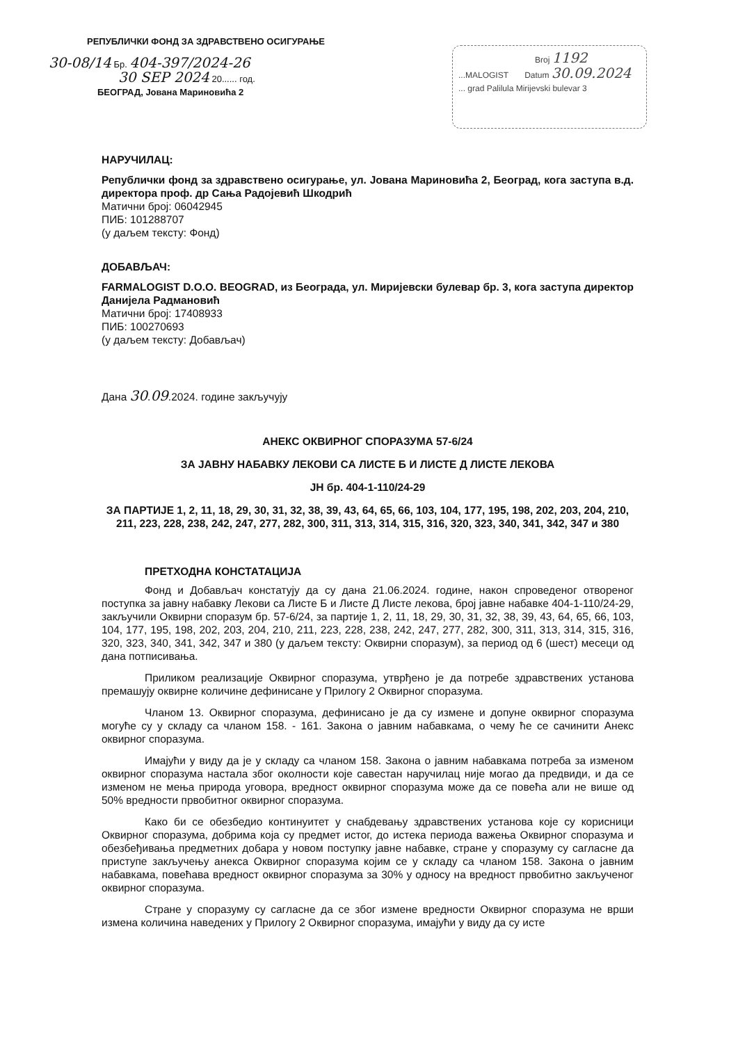РЕПУБЛИЧКИ ФОНД ЗА ЗДРАВСТВЕНО ОСИГУРАЊЕ
30-08/14 Бр. 404-397/2024-26
30 SEP 2024 20...... год.
БЕОГРАД, Јована Мариновића 2
Broj 1192
...MALOGIST Datum 30.09.2024
... grad Palilula Mirijevski bulevar 3
НАРУЧИЛАЦ:
Републички фонд за здравствено осигурање, ул. Јована Мариновића 2, Београд, кога заступа в.д. директора проф. др Сања Радојевић Шкодрић
Матични број: 06042945
ПИБ: 101288707
(у даљем тексту: Фонд)
ДОБАВЉАЧ:
FARMALOGIST D.O.O. BEOGRAD, из Београда, ул. Миријевски булевар бр. 3, кога заступа директор Данијела Радмановић
Матични број: 17408933
ПИБ: 100270693
(у даљем тексту: Добављач)
Дана 30.09.2024. године закључују
АНЕКС ОКВИРНОГ СПОРАЗУМА 57-6/24
ЗА ЈАВНУ НАБАВКУ ЛЕКОВИ СА ЛИСТЕ Б И ЛИСТЕ Д ЛИСТЕ ЛЕКОВА
ЈН бр. 404-1-110/24-29
ЗА ПАРТИЈЕ 1, 2, 11, 18, 29, 30, 31, 32, 38, 39, 43, 64, 65, 66, 103, 104, 177, 195, 198, 202, 203, 204, 210, 211, 223, 228, 238, 242, 247, 277, 282, 300, 311, 313, 314, 315, 316, 320, 323, 340, 341, 342, 347 и 380
ПРЕТХОДНА КОНСТАТАЦИЈА
Фонд и Добављач констатују да су дана 21.06.2024. године, након спроведеног отвореног поступка за јавну набавку Лекови са Листе Б и Листе Д Листе лекова, број јавне набавке 404-1-110/24-29, закључили Оквирни споразум бр. 57-6/24, за партије 1, 2, 11, 18, 29, 30, 31, 32, 38, 39, 43, 64, 65, 66, 103, 104, 177, 195, 198, 202, 203, 204, 210, 211, 223, 228, 238, 242, 247, 277, 282, 300, 311, 313, 314, 315, 316, 320, 323, 340, 341, 342, 347 и 380 (у даљем тексту: Оквирни споразум), за период од 6 (шест) месеци од дана потписивања.
Приликом реализације Оквирног споразума, утврђено је да потребе здравствених установа премашују оквирне количине дефинисане у Прилогу 2 Оквирног споразума.
Чланом 13. Оквирног споразума, дефинисано је да су измене и допуне оквирног споразума могуће су у складу са чланом 158. - 161. Закона о јавним набавкама, о чему ће се сачинити Анекс оквирног споразума.
Имајући у виду да је у складу са чланом 158. Закона о јавним набавкама потреба за изменом оквирног споразума настала због околности које савестан наручилац није могао да предвиди, и да се изменом не мења природа уговора, вредност оквирног споразума може да се повећа али не више од 50% вредности првобитног оквирног споразума.
Како би се обезбедио континуитет у снабдевању здравствених установа које су корисници Оквирног споразума, добрима која су предмет истог, до истека периода важења Оквирног споразума и обезбеђивања предметних добара у новом поступку јавне набавке, стране у споразуму су сагласне да приступе закључењу анекса Оквирног споразума којим се у складу са чланом 158. Закона о јавним набавкама, повећава вредност оквирног споразума за 30% у односу на вредност првобитно закљученог оквирног споразума.
Стране у споразуму су сагласне да се због измене вредности Оквирног споразума не врши измена количина наведених у Прилогу 2 Оквирног споразума, имајући у виду да су исте